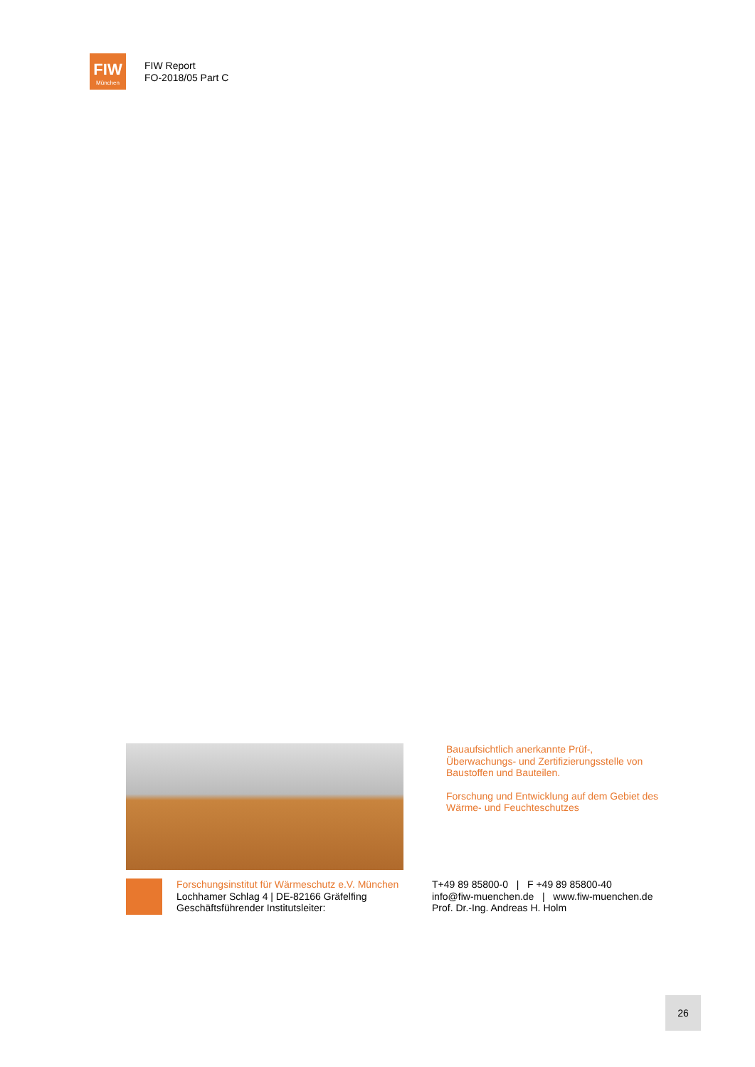FIW
München
FIW Report
FO-2018/05 Part C
Bauaufsichtlich anerkannte Prüf-, Überwachungs- und Zertifizierungsstelle von Baustoffen und Bauteilen.
Forschung und Entwicklung auf dem Gebiet des Wärme- und Feuchteschutzes
Forschungsinstitut für Wärmeschutz e.V. München
Lochhamer Schlag 4 | DE-82166 Gräfelfing
Geschäftsführender Institutsleiter:
T+49 89 85800-0 | F +49 89 85800-40
info@fiw-muenchen.de | www.fiw-muenchen.de
Prof. Dr.-Ing. Andreas H. Holm
26